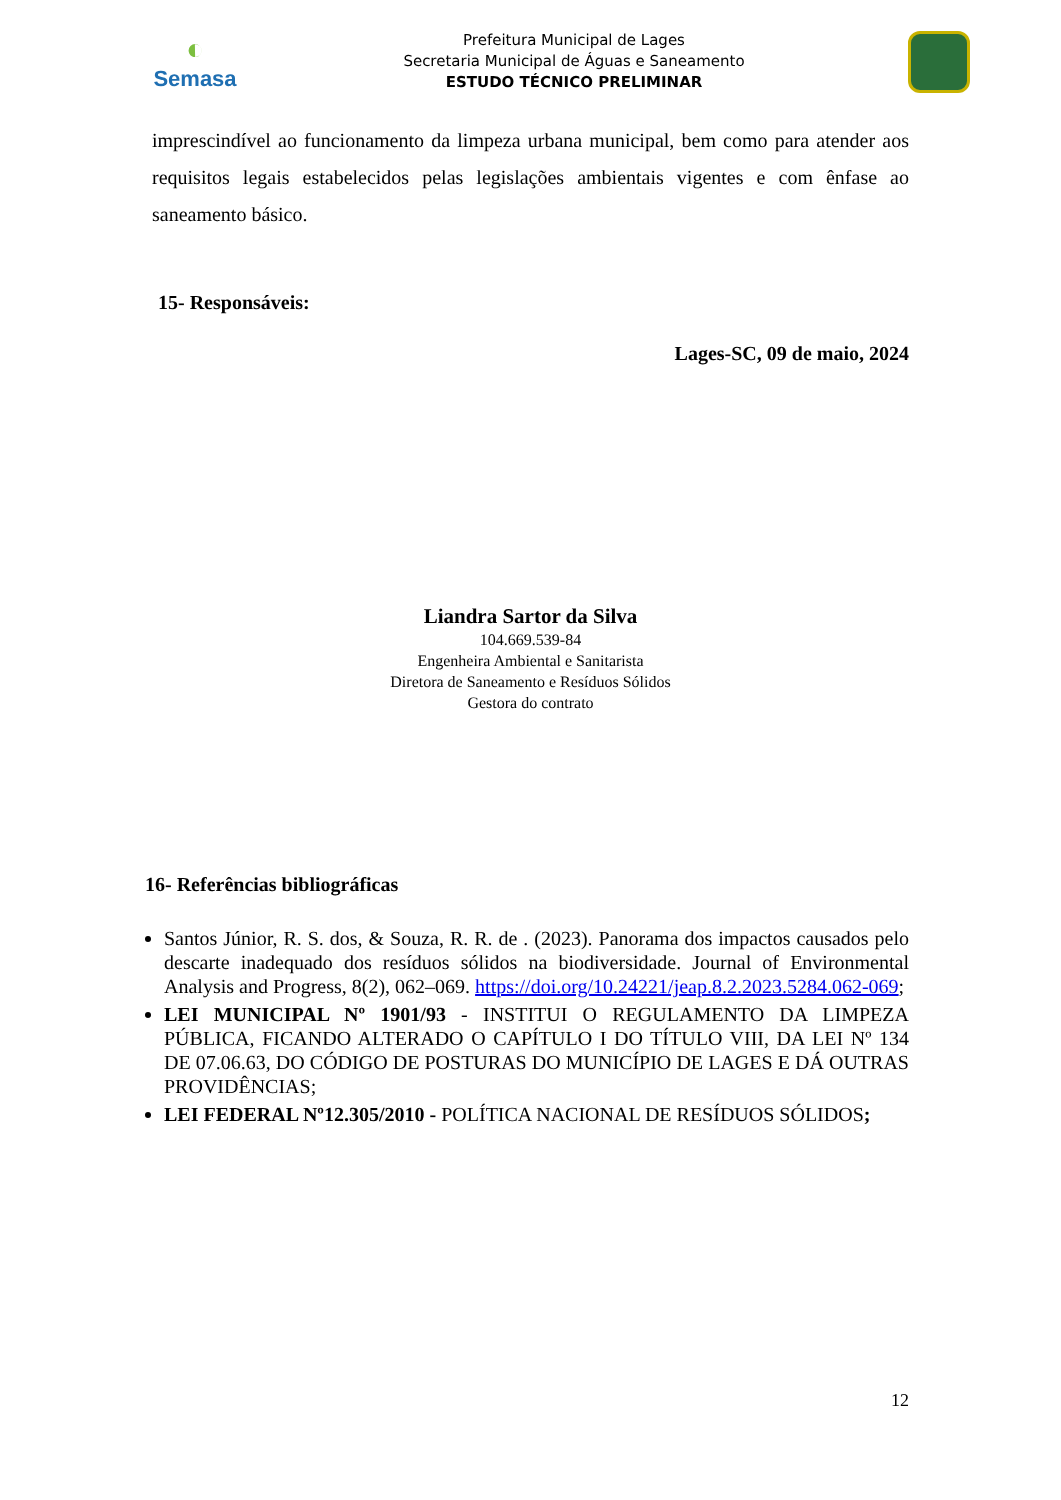◐
Semasa
Prefeitura Municipal de Lages
Secretaria Municipal de Águas e Saneamento
ESTUDO TÉCNICO PRELIMINAR
imprescindível ao funcionamento da limpeza urbana municipal, bem como para atender aos requisitos legais estabelecidos pelas legislações ambientais vigentes e com ênfase ao saneamento básico.
15- Responsáveis:
Lages-SC, 09 de maio, 2024
Liandra Sartor da Silva
104.669.539-84
Engenheira Ambiental e Sanitarista
Diretora de Saneamento e Resíduos Sólidos
Gestora do contrato
16- Referências bibliográficas
Santos Júnior, R. S. dos, & Souza, R. R. de . (2023). Panorama dos impactos causados pelo descarte inadequado dos resíduos sólidos na biodiversidade. Journal of Environmental Analysis and Progress, 8(2), 062–069. https://doi.org/10.24221/jeap.8.2.2023.5284.062-069;
LEI MUNICIPAL Nº 1901/93 - INSTITUI O REGULAMENTO DA LIMPEZA PÚBLICA, FICANDO ALTERADO O CAPÍTULO I DO TÍTULO VIII, DA LEI Nº 134 DE 07.06.63, DO CÓDIGO DE POSTURAS DO MUNICÍPIO DE LAGES E DÁ OUTRAS PROVIDÊNCIAS;
LEI FEDERAL Nº12.305/2010 - POLÍTICA NACIONAL DE RESÍDUOS SÓLIDOS;
12